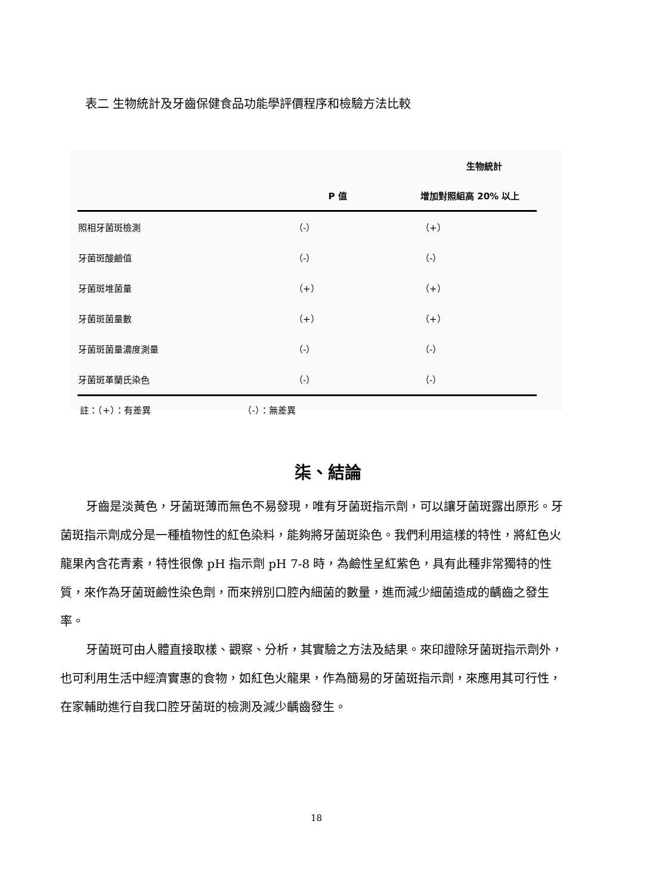表二 生物統計及牙齒保健食品功能學評價程序和檢驗方法比較
| | 生物統計 | |
| --- | --- | --- |
| | P 值 | 增加對照組高 20% 以上 |
| 照相牙菌斑檢測 | （-） | （+） |
| 牙菌斑酸鹼值 | （-） | （-） |
| 牙菌斑堆菌量 | （+） | （+） |
| 牙菌斑菌量數 | （+） | （+） |
| 牙菌斑菌量濃度測量 | （-） | （-） |
| 牙菌斑革蘭氏染色 | （-） | （-） |
註：（+）：有差異 （-）：無差異
柒、結論
牙齒是淡黃色，牙菌斑薄而無色不易發現，唯有牙菌斑指示劑，可以讓牙菌斑露出原形。牙菌斑指示劑成分是一種植物性的紅色染料，能夠將牙菌斑染色。我們利用這樣的特性，將紅色火龍果內含花青素，特性很像 pH 指示劑 pH 7-8 時，為鹼性呈紅紫色，具有此種非常獨特的性質，來作為牙菌斑鹼性染色劑，而來辨別口腔內細菌的數量，進而減少細菌造成的齲齒之發生率。
牙菌斑可由人體直接取樣、觀察、分析，其實驗之方法及結果。來印證除牙菌斑指示劑外，也可利用生活中經濟實惠的食物，如紅色火龍果，作為簡易的牙菌斑指示劑，來應用其可行性，在家輔助進行自我口腔牙菌斑的檢測及減少齲齒發生。
18